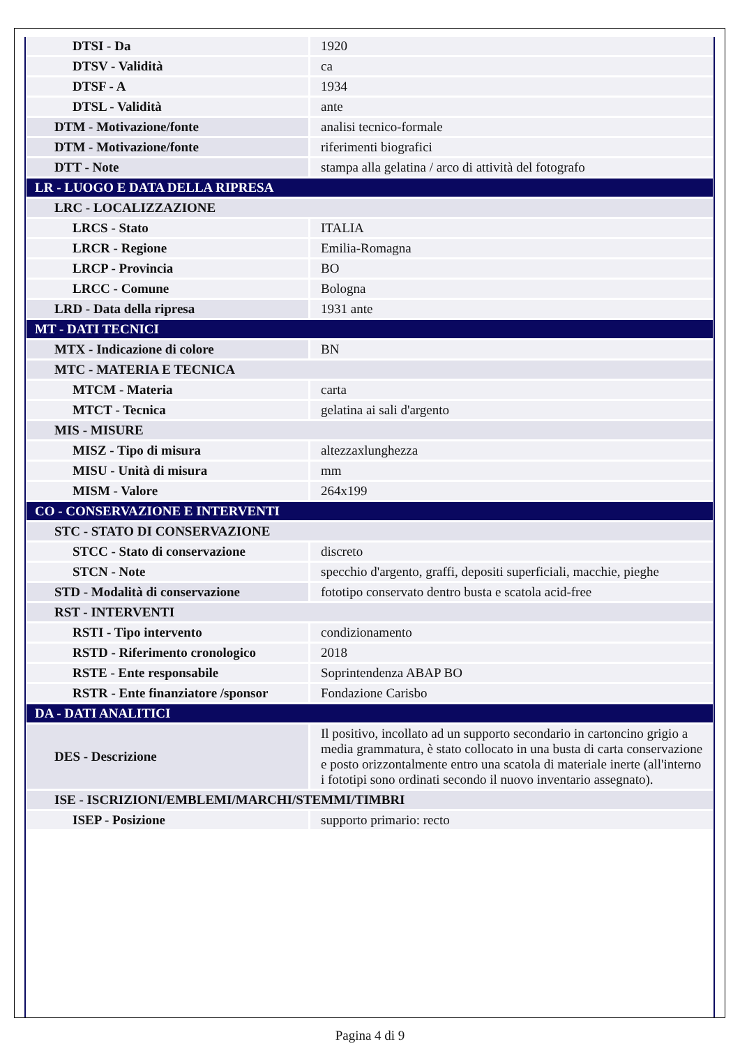| DTSI - Da | 1920 |
| DTSV - Validità | ca |
| DTSF - A | 1934 |
| DTSL - Validità | ante |
| DTM - Motivazione/fonte | analisi tecnico-formale |
| DTM - Motivazione/fonte | riferimenti biografici |
| DTT - Note | stampa alla gelatina / arco di attività del fotografo |
| LR - LUOGO E DATA DELLA RIPRESA | |
| LRC - LOCALIZZAZIONE | |
| LRCS - Stato | ITALIA |
| LRCR - Regione | Emilia-Romagna |
| LRCP - Provincia | BO |
| LRCC - Comune | Bologna |
| LRD - Data della ripresa | 1931 ante |
| MT - DATI TECNICI | |
| MTX - Indicazione di colore | BN |
| MTC - MATERIA E TECNICA | |
| MTCM - Materia | carta |
| MTCT - Tecnica | gelatina ai sali d'argento |
| MIS - MISURE | |
| MISZ - Tipo di misura | altezzaxlunghezza |
| MISU - Unità di misura | mm |
| MISM - Valore | 264x199 |
| CO - CONSERVAZIONE E INTERVENTI | |
| STC - STATO DI CONSERVAZIONE | |
| STCC - Stato di conservazione | discreto |
| STCN - Note | specchio d'argento, graffi, depositi superficiali, macchie, pieghe |
| STD - Modalità di conservazione | fototipo conservato dentro busta e scatola acid-free |
| RST - INTERVENTI | |
| RSTI - Tipo intervento | condizionamento |
| RSTD - Riferimento cronologico | 2018 |
| RSTE - Ente responsabile | Soprintendenza ABAP BO |
| RSTR - Ente finanziatore /sponsor | Fondazione Carisbo |
| DA - DATI ANALITICI | |
| DES - Descrizione | Il positivo, incollato ad un supporto secondario in cartoncino grigio a media grammatura, è stato collocato in una busta di carta conservazione e posto orizzontalmente entro una scatola di materiale inerte (all'interno i fototipi sono ordinati secondo il nuovo inventario assegnato). |
| ISE - ISCRIZIONI/EMBLEMI/MARCHI/STEMMI/TIMBRI | |
| ISEP - Posizione | supporto primario: recto |
Pagina 4 di 9